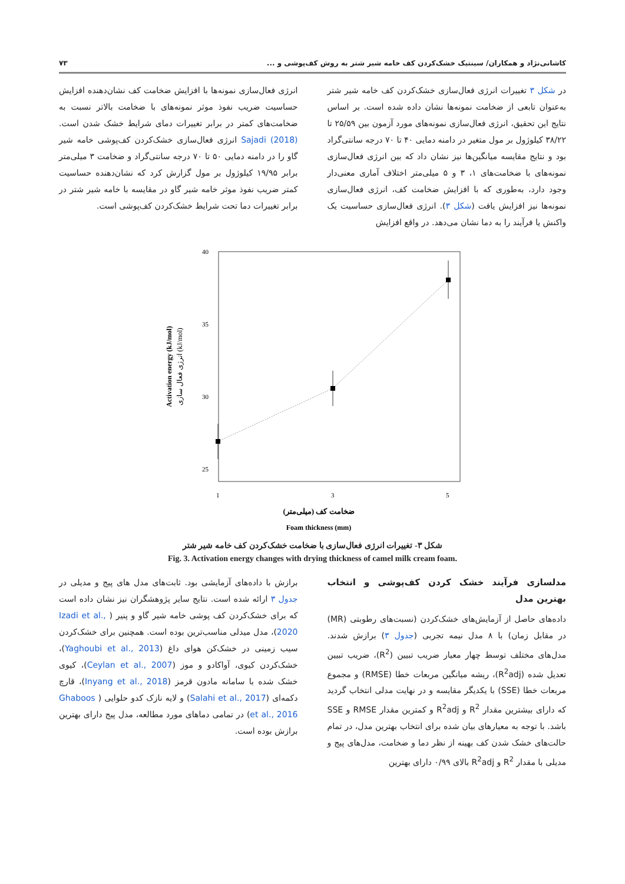کاشانی‌نژاد و همکاران/ سینتیک خشک‌کردن کف خامه شیر شتر به روش کف‌پوشی و ... ۷۳
در شکل ۳ تغییرات انرژی فعال‌سازی خشک‌کردن کف خامه شیر شتر به‌عنوان تابعی از ضخامت نمونه‌ها نشان داده شده است. بر اساس نتایج این تحقیق، انرژی فعال‌سازی نمونه‌های مورد آزمون بین ۲۵/۵۹ تا ۳۸/۲۲ کیلوژول بر مول متغیر در دامنه دمایی ۴۰ تا ۷۰ درجه سانتی‌گراد بود و نتایج مقایسه میانگین‌ها نیز نشان داد که بین انرژی فعال‌سازی نمونه‌های با ضخامت‌های ۱، ۳ و ۵ میلی‌متر اختلاف آماری معنی‌دار وجود دارد، به‌طوری که با افزایش ضخامت کف، انرژی فعال‌سازی نمونه‌ها نیز افزایش یافت (شکل ۳). انرژی فعال‌سازی حساسیت یک واکنش یا فرآیند را به دما نشان می‌دهد. در واقع افزایش
انرژی فعال‌سازی نمونه‌ها با افزایش ضخامت کف نشان‌دهنده افزایش حساسیت ضریب نفوذ موثر نمونه‌های با ضخامت بالاتر نسبت به ضخامت‌های کمتر در برابر تغییرات دمای شرایط خشک شدن است. Sajadi (2018) انرژی فعال‌سازی خشک‌کردن کف‌پوشی خامه شیر گاو را در دامنه دمایی ۵۰ تا ۷۰ درجه سانتی‌گراد و ضخامت ۳ میلی‌متر برابر ۱۹/۹۵ کیلوژول بر مول گزارش کرد که نشان‌دهنده حساسیت کمتر ضریب نفوذ موثر خامه شیر گاو در مقایسه با خامه شیر شتر در برابر تغییرات دما تحت شرایط خشک‌کردن کف‌پوشی است.
40
35
30
25
1
3
5
ضخامت کف (میلی‌متر)
Foam thickness (mm)
Activation energy (kJ/mol)
انرژی فعال سازی (kJ/mol)
شکل ۳- تغییرات انرژی فعال‌سازی با ضخامت خشک‌کردن کف خامه شیر شتر
Fig. 3. Activation energy changes with drying thickness of camel milk cream foam.
مدلسازی فرآیند خشک کردن کف‌پوشی و انتخاب بهترین مدل
داده‌های حاصل از آزمایش‌های خشک‌کردن (نسبت‌های رطوبتی (MR) در مقابل زمان) با ۸ مدل نیمه تجربی (جدول ۳) برازش شدند. مدل‌های مختلف توسط چهار معیار ضریب تبیین (R<sup>2</sup>)، ضریب تبیین تعدیل شده (R<sup>2</sup>adj)، ریشه میانگین مربعات خطا (RMSE) و مجموع مربعات خطا (SSE) با یکدیگر مقایسه و در نهایت مدلی انتخاب گردید که دارای بیشترین مقدار R<sup>2</sup> و R<sup>2</sup>adj و کمترین مقدار RMSE و SSE باشد. با توجه به معیارهای بیان شده برای انتخاب بهترین مدل، در تمام حالت‌های خشک شدن کف بهینه از نظر دما و ضخامت، مدل‌های پیج و مدیلی با مقدار R<sup>2</sup> و R<sup>2</sup>adj بالای ۰/۹۹ دارای بهترین
برازش با داده‌های آزمایشی بود. ثابت‌های مدل های پیج و مدیلی در جدول ۳ ارائه شده است. نتایج سایر پژوهشگران نیز نشان داده است که برای خشک‌کردن کف پوشی خامه شیر گاو و پنیر ( Izadi et al., 2020)، مدل میدلی مناسب‌ترین بوده است. همچنین برای خشک‌کردن سیب زمینی در خشک‌کن هوای داغ (Yaghoubi et al., 2013)، خشک‌کردن کیوی، آواکادو و موز (Ceylan et al., 2007)، کیوی خشک شده با سامانه مادون قرمز (Inyang et al., 2018)، قارچ دکمه‌ای (Salahi et al., 2017) و لایه نازک کدو حلوایی ( Ghaboos et al., 2016) در تمامی دماهای مورد مطالعه، مدل پیج دارای بهترین برازش بوده است.